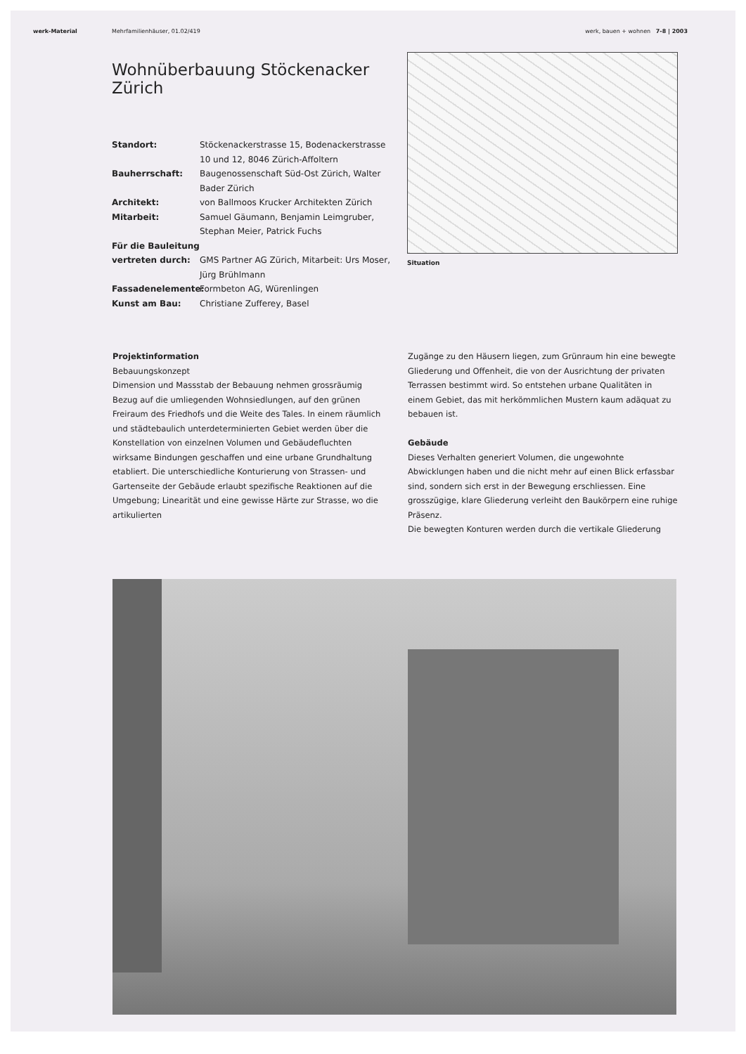werk-Material Mehrfamilienhäuser, 01.02/419 werk, bauen + wohnen 7-8 | 2003
Wohnüberbauung Stöckenacker Zürich
Standort: Stöckenackerstrasse 15, Bodenackerstrasse 10 und 12, 8046 Zürich-Affoltern Bauherrschaft: Baugenossenschaft Süd-Ost Zürich, Walter Bader Zürich Architekt: von Ballmoos Krucker Architekten Zürich Mitarbeit: Samuel Gäumann, Benjamin Leimgruber, Stephan Meier, Patrick Fuchs Für die Bauleitung vertreten durch:
GMS Partner AG Zürich, Mitarbeit: Urs Moser, Jürg Brühlmann Fassadenelemente: Formbeton AG, Würenlingen Kunst am Bau: Christiane Zufferey, Basel
Situation
Projektinformation
Bebauungskonzept
Dimension und Massstab der Bebauung nehmen grossräumig Bezug auf die umliegenden Wohnsiedlungen, auf den grünen Freiraum des Friedhofs und die Weite des Tales. In einem räumlich und städtebaulich unterdeterminierten Gebiet werden über die Konstellation von einzelnen Volumen und Gebäudefluchten wirksame Bindungen geschaffen und eine urbane Grundhaltung etabliert. Die unterschiedliche Konturierung von Strassen- und Gartenseite der Gebäude erlaubt spezifische Reaktionen auf die Umgebung; Linearität und eine gewisse Härte zur Strasse, wo die artikulierten
Zugänge zu den Häusern liegen, zum Grünraum hin eine bewegte Gliederung und Offenheit, die von der Ausrichtung der privaten Terrassen bestimmt wird. So entstehen urbane Qualitäten in einem Gebiet, das mit herkömmlichen Mustern kaum adäquat zu bebauen ist.
Gebäude
Dieses Verhalten generiert Volumen, die ungewohnte Abwicklungen haben und die nicht mehr auf einen Blick erfassbar sind, sondern sich erst in der Bewegung erschliessen. Eine grosszügige, klare Gliederung verleiht den Baukörpern eine ruhige Präsenz.
Die bewegten Konturen werden durch die vertikale Gliederung